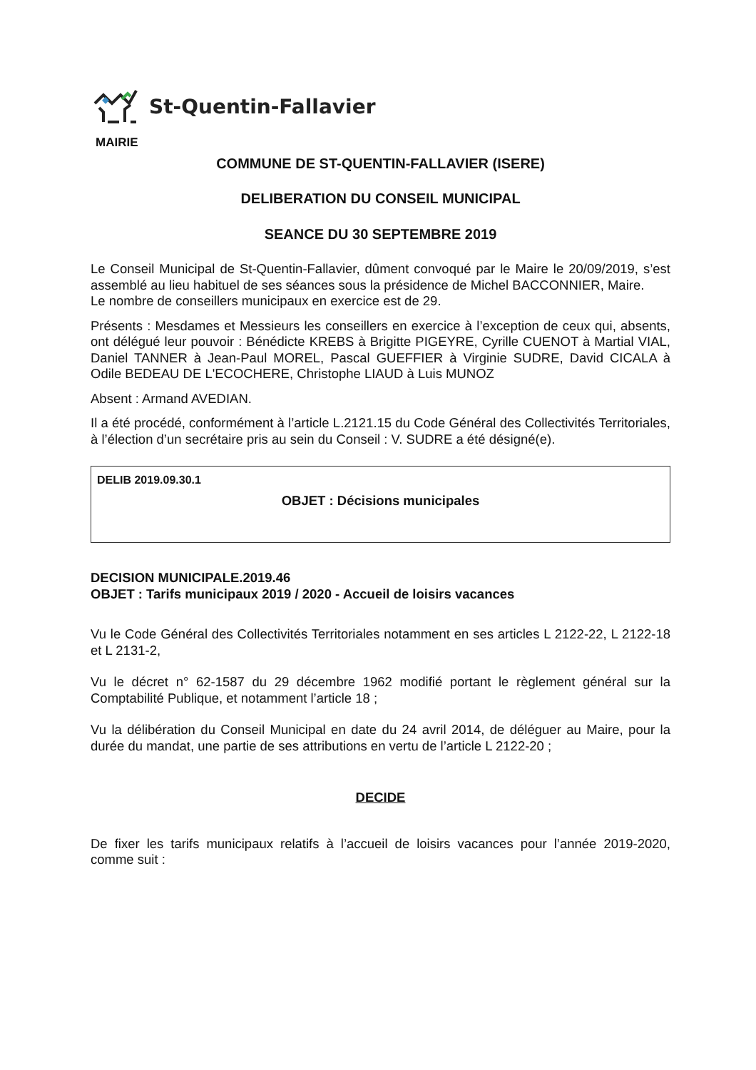St-Quentin-Fallavier
MAIRIE
COMMUNE DE ST-QUENTIN-FALLAVIER (ISERE)
DELIBERATION DU CONSEIL MUNICIPAL
SEANCE DU 30 SEPTEMBRE 2019
Le Conseil Municipal de St-Quentin-Fallavier, dûment convoqué par le Maire le 20/09/2019, s’est assemblé au lieu habituel de ses séances sous la présidence de Michel BACCONNIER, Maire.
Le nombre de conseillers municipaux en exercice est de 29.
Présents : Mesdames et Messieurs les conseillers en exercice à l’exception de ceux qui, absents, ont délégué leur pouvoir : Bénédicte KREBS à Brigitte PIGEYRE, Cyrille CUENOT à Martial VIAL, Daniel TANNER à Jean-Paul MOREL, Pascal GUEFFIER à Virginie SUDRE, David CICALA à Odile BEDEAU DE L'ECOCHERE, Christophe LIAUD à Luis MUNOZ
Absent : Armand AVEDIAN.
Il a été procédé, conformément à l’article L.2121.15 du Code Général des Collectivités Territoriales, à l’élection d’un secrétaire pris au sein du Conseil : V. SUDRE a été désigné(e).
DELIB 2019.09.30.1
OBJET : Décisions municipales
DECISION MUNICIPALE.2019.46
OBJET : Tarifs municipaux 2019 / 2020 - Accueil de loisirs vacances
Vu le Code Général des Collectivités Territoriales notamment en ses articles L 2122-22, L 2122-18 et L 2131-2,
Vu le décret n° 62-1587 du 29 décembre 1962 modifié portant le règlement général sur la Comptabilité Publique, et notamment l’article 18 ;
Vu la délibération du Conseil Municipal en date du 24 avril 2014, de déléguer au Maire, pour la durée du mandat, une partie de ses attributions en vertu de l’article L 2122-20 ;
DECIDE
De fixer les tarifs municipaux relatifs à l’accueil de loisirs vacances pour l’année 2019-2020, comme suit :